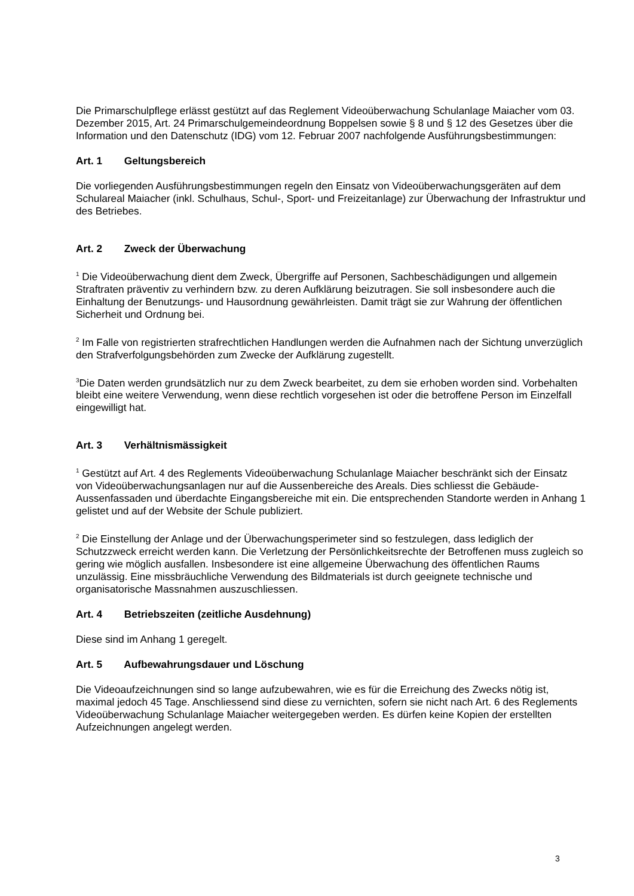Die Primarschulpflege erlässt gestützt auf das Reglement Videoüberwachung Schulanlage Maiacher vom 03. Dezember 2015, Art. 24 Primarschulgemeindeordnung Boppelsen sowie § 8 und § 12 des Gesetzes über die Information und den Datenschutz (IDG) vom 12. Februar 2007 nachfolgende Ausführungsbestimmungen:
Art. 1 Geltungsbereich
Die vorliegenden Ausführungsbestimmungen regeln den Einsatz von Videoüberwachungsgeräten auf dem Schulareal Maiacher (inkl. Schulhaus, Schul-, Sport- und Freizeitanlage) zur Überwachung der Infrastruktur und des Betriebes.
Art. 2 Zweck der Überwachung
<sup>1</sup> Die Videoüberwachung dient dem Zweck, Übergriffe auf Personen, Sachbeschädigungen und allgemein Straftraten präventiv zu verhindern bzw. zu deren Aufklärung beizutragen. Sie soll insbesondere auch die Einhaltung der Benutzungs- und Hausordnung gewährleisten. Damit trägt sie zur Wahrung der öffentlichen Sicherheit und Ordnung bei.
<sup>2</sup> Im Falle von registrierten strafrechtlichen Handlungen werden die Aufnahmen nach der Sichtung unverzüglich den Strafverfolgungsbehörden zum Zwecke der Aufklärung zugestellt.
<sup>3</sup> Die Daten werden grundsätzlich nur zu dem Zweck bearbeitet, zu dem sie erhoben worden sind. Vorbehalten bleibt eine weitere Verwendung, wenn diese rechtlich vorgesehen ist oder die betroffene Person im Einzelfall eingewilligt hat.
Art. 3 Verhältnismässigkeit
<sup>1</sup> Gestützt auf Art. 4 des Reglements Videoüberwachung Schulanlage Maiacher beschränkt sich der Einsatz von Videoüberwachungsanlagen nur auf die Aussenbereiche des Areals. Dies schliesst die Gebäude-Aussenfassaden und überdachte Eingangsbereiche mit ein. Die entsprechenden Standorte werden in Anhang 1 gelistet und auf der Website der Schule publiziert.
<sup>2</sup> Die Einstellung der Anlage und der Überwachungsperimeter sind so festzulegen, dass lediglich der Schutzzweck erreicht werden kann. Die Verletzung der Persönlichkeitsrechte der Betroffenen muss zugleich so gering wie möglich ausfallen. Insbesondere ist eine allgemeine Überwachung des öffentlichen Raums unzulässig. Eine missbräuchliche Verwendung des Bildmaterials ist durch geeignete technische und organisatorische Massnahmen auszuschliessen.
Art. 4 Betriebszeiten (zeitliche Ausdehnung)
Diese sind im Anhang 1 geregelt.
Art. 5 Aufbewahrungsdauer und Löschung
Die Videoaufzeichnungen sind so lange aufzubewahren, wie es für die Erreichung des Zwecks nötig ist, maximal jedoch 45 Tage. Anschliessend sind diese zu vernichten, sofern sie nicht nach Art. 6 des Reglements Videoüberwachung Schulanlage Maiacher weitergegeben werden. Es dürfen keine Kopien der erstellten Aufzeichnungen angelegt werden.
3